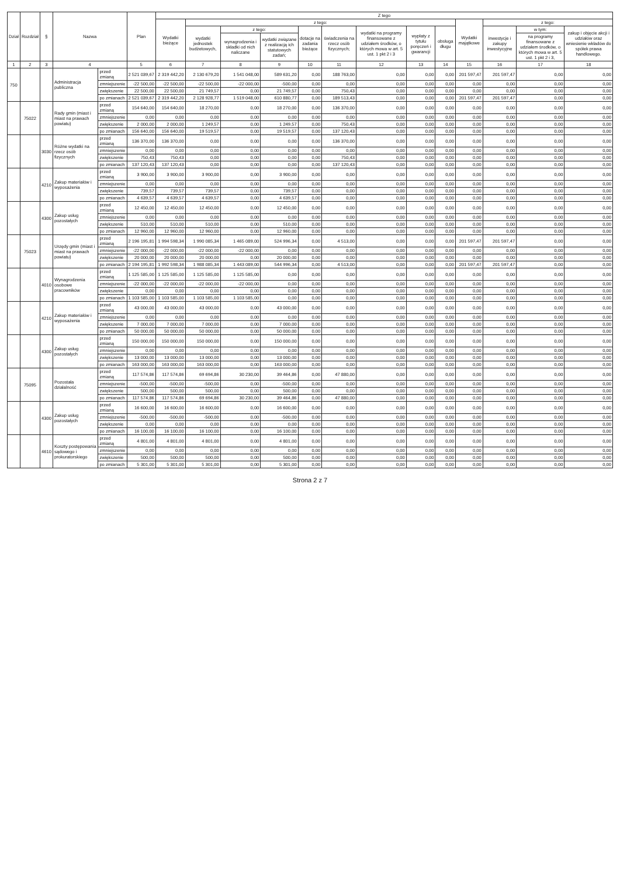| Dział | Rozdział | § | Nazwa | | Plan | Z tego | | | | | | | | | | | | |
| --- | --- | --- | --- | --- | --- | --- | --- | --- | --- | --- | --- | --- | --- | --- | --- | --- | --- | --- |
| | | | | | | Wydatki bieżące | z tego: | | | | | | | | Wydatki majątkowe | z tego: | | |
| | | | | | | | wydatki jednostek budżetowych, | z tego: | | dotacje na zadania bieżące | świadczenia na rzecz osób fizycznych; | wydatki na programy finansowane z udziałem środków, o których mowa w art. 5 ust. 1 pkt 2 i 3 | wypłaty z tytułu poręczeń i gwarancji | obsługa długu | | inwestycje i zakupy inwestycyjne | w tym: | zakup i objęcie akcji i udziałów oraz wniesienie wkładów do spółek prawa handlowego. |
| | | | | | | | | wynagrodzenia i składki od nich naliczane | wydatki związane z realizacją ich statutowych zadań; | | | | | | | | na programy finansowane z udziałem środków, o których mowa w art. 5 ust. 1 pkt 2 i 3, | |
| 1 | 2 | 3 | 4 | | 5 | 6 | 7 | 8 | 9 | 10 | 11 | 12 | 13 | 14 | 15 | 16 | 17 | 18 |
| 750 | | | Administracja publiczna | przed zmianą | 2 521 039,67 | 2 319 442,20 | 2 130 679,20 | 1 541 048,00 | 589 631,20 | 0,00 | 188 763,00 | 0,00 | 0,00 | 0,00 | 201 597,47 | 201 597,47 | 0,00 | 0,00 |
| | | | | zmniejszenie | -22 500,00 | -22 500,00 | -22 500,00 | -22 000,00 | -500,00 | 0,00 | 0,00 | 0,00 | 0,00 | 0,00 | 0,00 | 0,00 | 0,00 | 0,00 |
| | | | | zwiększenie | 22 500,00 | 22 500,00 | 21 749,57 | 0,00 | 21 749,57 | 0,00 | 750,43 | 0,00 | 0,00 | 0,00 | 0,00 | 0,00 | 0,00 | 0,00 |
| | | | | po zmianach | 2 521 039,67 | 2 319 442,20 | 2 128 928,77 | 1 519 048,00 | 610 880,77 | 0,00 | 189 513,43 | 0,00 | 0,00 | 0,00 | 201 597,47 | 201 597,47 | 0,00 | 0,00 |
| | 75022 | | Rady gmin (miast i miast na prawach powiatu) | przed zmianą | 154 640,00 | 154 640,00 | 18 270,00 | 0,00 | 18 270,00 | 0,00 | 136 370,00 | 0,00 | 0,00 | 0,00 | 0,00 | 0,00 | 0,00 | 0,00 |
| | | | | zmniejszenie | 0,00 | 0,00 | 0,00 | 0,00 | 0,00 | 0,00 | 0,00 | 0,00 | 0,00 | 0,00 | 0,00 | 0,00 | 0,00 | 0,00 |
| | | | | zwiększenie | 2 000,00 | 2 000,00 | 1 249,57 | 0,00 | 1 249,57 | 0,00 | 750,43 | 0,00 | 0,00 | 0,00 | 0,00 | 0,00 | 0,00 | 0,00 |
| | | | | po zmianach | 156 640,00 | 156 640,00 | 19 519,57 | 0,00 | 19 519,57 | 0,00 | 137 120,43 | 0,00 | 0,00 | 0,00 | 0,00 | 0,00 | 0,00 | 0,00 |
| | | 3030 | Różne wydatki na rzecz osób fizycznych | przed zmianą | 136 370,00 | 136 370,00 | 0,00 | 0,00 | 0,00 | 0,00 | 136 370,00 | 0,00 | 0,00 | 0,00 | 0,00 | 0,00 | 0,00 | 0,00 |
| | | | | zmniejszenie | 0,00 | 0,00 | 0,00 | 0,00 | 0,00 | 0,00 | 0,00 | 0,00 | 0,00 | 0,00 | 0,00 | 0,00 | 0,00 | 0,00 |
| | | | | zwiększenie | 750,43 | 750,43 | 0,00 | 0,00 | 0,00 | 0,00 | 750,43 | 0,00 | 0,00 | 0,00 | 0,00 | 0,00 | 0,00 | 0,00 |
| | | | | po zmianach | 137 120,43 | 137 120,43 | 0,00 | 0,00 | 0,00 | 0,00 | 137 120,43 | 0,00 | 0,00 | 0,00 | 0,00 | 0,00 | 0,00 | 0,00 |
| | | 4210 | Zakup materiałów i wyposażenia | przed zmianą | 3 900,00 | 3 900,00 | 3 900,00 | 0,00 | 3 900,00 | 0,00 | 0,00 | 0,00 | 0,00 | 0,00 | 0,00 | 0,00 | 0,00 | 0,00 |
| | | | | zmniejszenie | 0,00 | 0,00 | 0,00 | 0,00 | 0,00 | 0,00 | 0,00 | 0,00 | 0,00 | 0,00 | 0,00 | 0,00 | 0,00 | 0,00 |
| | | | | zwiększenie | 739,57 | 739,57 | 739,57 | 0,00 | 739,57 | 0,00 | 0,00 | 0,00 | 0,00 | 0,00 | 0,00 | 0,00 | 0,00 | 0,00 |
| | | | | po zmianach | 4 639,57 | 4 639,57 | 4 639,57 | 0,00 | 4 639,57 | 0,00 | 0,00 | 0,00 | 0,00 | 0,00 | 0,00 | 0,00 | 0,00 | 0,00 |
| | | 4300 | Zakup usług pozostałych | przed zmianą | 12 450,00 | 12 450,00 | 12 450,00 | 0,00 | 12 450,00 | 0,00 | 0,00 | 0,00 | 0,00 | 0,00 | 0,00 | 0,00 | 0,00 | 0,00 |
| | | | | zmniejszenie | 0,00 | 0,00 | 0,00 | 0,00 | 0,00 | 0,00 | 0,00 | 0,00 | 0,00 | 0,00 | 0,00 | 0,00 | 0,00 | 0,00 |
| | | | | zwiększenie | 510,00 | 510,00 | 510,00 | 0,00 | 510,00 | 0,00 | 0,00 | 0,00 | 0,00 | 0,00 | 0,00 | 0,00 | 0,00 | 0,00 |
| | | | | po zmianach | 12 960,00 | 12 960,00 | 12 960,00 | 0,00 | 12 960,00 | 0,00 | 0,00 | 0,00 | 0,00 | 0,00 | 0,00 | 0,00 | 0,00 | 0,00 |
| | 75023 | | Urzędy gmin (miast i miast na prawach powiatu) | przed zmianą | 2 196 195,81 | 1 994 598,34 | 1 990 085,34 | 1 465 089,00 | 524 996,34 | 0,00 | 4 513,00 | 0,00 | 0,00 | 0,00 | 201 597,47 | 201 597,47 | 0,00 | 0,00 |
| | | | | zmniejszenie | -22 000,00 | -22 000,00 | -22 000,00 | -22 000,00 | 0,00 | 0,00 | 0,00 | 0,00 | 0,00 | 0,00 | 0,00 | 0,00 | 0,00 | 0,00 |
| | | | | zwiększenie | 20 000,00 | 20 000,00 | 20 000,00 | 0,00 | 20 000,00 | 0,00 | 0,00 | 0,00 | 0,00 | 0,00 | 0,00 | 0,00 | 0,00 | 0,00 |
| | | | | po zmianach | 2 194 195,81 | 1 992 598,34 | 1 988 085,34 | 1 443 089,00 | 544 996,34 | 0,00 | 4 513,00 | 0,00 | 0,00 | 0,00 | 201 597,47 | 201 597,47 | 0,00 | 0,00 |
| | | 4010 | Wynagrodzenia osobowe pracowników | przed zmianą | 1 125 585,00 | 1 125 585,00 | 1 125 585,00 | 1 125 585,00 | 0,00 | 0,00 | 0,00 | 0,00 | 0,00 | 0,00 | 0,00 | 0,00 | 0,00 | 0,00 |
| | | | | zmniejszenie | -22 000,00 | -22 000,00 | -22 000,00 | -22 000,00 | 0,00 | 0,00 | 0,00 | 0,00 | 0,00 | 0,00 | 0,00 | 0,00 | 0,00 | 0,00 |
| | | | | zwiększenie | 0,00 | 0,00 | 0,00 | 0,00 | 0,00 | 0,00 | 0,00 | 0,00 | 0,00 | 0,00 | 0,00 | 0,00 | 0,00 | 0,00 |
| | | | | po zmianach | 1 103 585,00 | 1 103 585,00 | 1 103 585,00 | 1 103 585,00 | 0,00 | 0,00 | 0,00 | 0,00 | 0,00 | 0,00 | 0,00 | 0,00 | 0,00 | 0,00 |
| | | 4210 | Zakup materiałów i wyposażenia | przed zmianą | 43 000,00 | 43 000,00 | 43 000,00 | 0,00 | 43 000,00 | 0,00 | 0,00 | 0,00 | 0,00 | 0,00 | 0,00 | 0,00 | 0,00 | 0,00 |
| | | | | zmniejszenie | 0,00 | 0,00 | 0,00 | 0,00 | 0,00 | 0,00 | 0,00 | 0,00 | 0,00 | 0,00 | 0,00 | 0,00 | 0,00 | 0,00 |
| | | | | zwiększenie | 7 000,00 | 7 000,00 | 7 000,00 | 0,00 | 7 000,00 | 0,00 | 0,00 | 0,00 | 0,00 | 0,00 | 0,00 | 0,00 | 0,00 | 0,00 |
| | | | | po zmianach | 50 000,00 | 50 000,00 | 50 000,00 | 0,00 | 50 000,00 | 0,00 | 0,00 | 0,00 | 0,00 | 0,00 | 0,00 | 0,00 | 0,00 | 0,00 |
| | | 4300 | Zakup usług pozostałych | przed zmianą | 150 000,00 | 150 000,00 | 150 000,00 | 0,00 | 150 000,00 | 0,00 | 0,00 | 0,00 | 0,00 | 0,00 | 0,00 | 0,00 | 0,00 | 0,00 |
| | | | | zmniejszenie | 0,00 | 0,00 | 0,00 | 0,00 | 0,00 | 0,00 | 0,00 | 0,00 | 0,00 | 0,00 | 0,00 | 0,00 | 0,00 | 0,00 |
| | | | | zwiększenie | 13 000,00 | 13 000,00 | 13 000,00 | 0,00 | 13 000,00 | 0,00 | 0,00 | 0,00 | 0,00 | 0,00 | 0,00 | 0,00 | 0,00 | 0,00 |
| | | | | po zmianach | 163 000,00 | 163 000,00 | 163 000,00 | 0,00 | 163 000,00 | 0,00 | 0,00 | 0,00 | 0,00 | 0,00 | 0,00 | 0,00 | 0,00 | 0,00 |
| | 75095 | | Pozostała działalność | przed zmianą | 117 574,86 | 117 574,86 | 69 694,86 | 30 230,00 | 39 464,86 | 0,00 | 47 880,00 | 0,00 | 0,00 | 0,00 | 0,00 | 0,00 | 0,00 | 0,00 |
| | | | | zmniejszenie | -500,00 | -500,00 | -500,00 | 0,00 | -500,00 | 0,00 | 0,00 | 0,00 | 0,00 | 0,00 | 0,00 | 0,00 | 0,00 | 0,00 |
| | | | | zwiększenie | 500,00 | 500,00 | 500,00 | 0,00 | 500,00 | 0,00 | 0,00 | 0,00 | 0,00 | 0,00 | 0,00 | 0,00 | 0,00 | 0,00 |
| | | | | po zmianach | 117 574,86 | 117 574,86 | 69 694,86 | 30 230,00 | 39 464,86 | 0,00 | 47 880,00 | 0,00 | 0,00 | 0,00 | 0,00 | 0,00 | 0,00 | 0,00 |
| | | 4300 | Zakup usług pozostałych | przed zmianą | 16 600,00 | 16 600,00 | 16 600,00 | 0,00 | 16 600,00 | 0,00 | 0,00 | 0,00 | 0,00 | 0,00 | 0,00 | 0,00 | 0,00 | 0,00 |
| | | | | zmniejszenie | -500,00 | -500,00 | -500,00 | 0,00 | -500,00 | 0,00 | 0,00 | 0,00 | 0,00 | 0,00 | 0,00 | 0,00 | 0,00 | 0,00 |
| | | | | zwiększenie | 0,00 | 0,00 | 0,00 | 0,00 | 0,00 | 0,00 | 0,00 | 0,00 | 0,00 | 0,00 | 0,00 | 0,00 | 0,00 | 0,00 |
| | | | | po zmianach | 16 100,00 | 16 100,00 | 16 100,00 | 0,00 | 16 100,00 | 0,00 | 0,00 | 0,00 | 0,00 | 0,00 | 0,00 | 0,00 | 0,00 | 0,00 |
| | | 4610 | Koszty postępowania sądowego i prokuratorskiego | przed zmianą | 4 801,00 | 4 801,00 | 4 801,00 | 0,00 | 4 801,00 | 0,00 | 0,00 | 0,00 | 0,00 | 0,00 | 0,00 | 0,00 | 0,00 | 0,00 |
| | | | | zmniejszenie | 0,00 | 0,00 | 0,00 | 0,00 | 0,00 | 0,00 | 0,00 | 0,00 | 0,00 | 0,00 | 0,00 | 0,00 | 0,00 | 0,00 |
| | | | | zwiększenie | 500,00 | 500,00 | 500,00 | 0,00 | 500,00 | 0,00 | 0,00 | 0,00 | 0,00 | 0,00 | 0,00 | 0,00 | 0,00 | 0,00 |
| | | | | po zmianach | 5 301,00 | 5 301,00 | 5 301,00 | 0,00 | 5 301,00 | 0,00 | 0,00 | 0,00 | 0,00 | 0,00 | 0,00 | 0,00 | 0,00 | 0,00 |
Strona 2 z 7